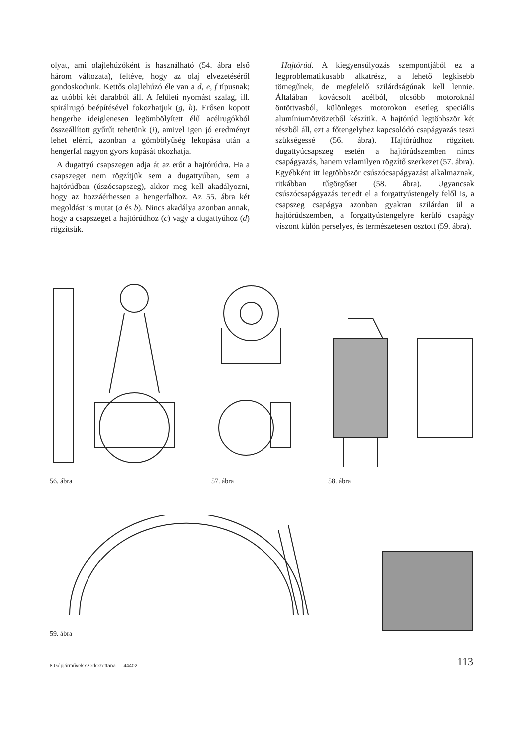olyat, ami olajlehúzóként is használható (54. ábra első három változata), feltéve, hogy az olaj elvezetéséről gondoskodunk. Kettős olajlehúzó éle van a d, e, f típusnak; az utóbbi két darabból áll. A felületi nyomást szalag, ill. spirálrugó beépítésével fokozhatjuk (g, h). Erősen kopott hengerbe ideiglenesen legömbölyített élű acélrugókból összeállított gyűrűt tehetünk (i), amivel igen jó eredményt lehet elérni, azonban a gömbölyűség lekopása után a hengerfal nagyon gyors kopását okozhatja.
A dugattyú csapszegen adja át az erőt a hajtórúdra. Ha a csapszeget nem rögzítjük sem a dugattyúban, sem a hajtórúdban (úszócsapszeg), akkor meg kell akadályozni, hogy az hozzáérhessen a hengerfalhoz. Az 55. ábra két megoldást is mutat (a és b). Nincs akadálya azonban annak, hogy a csapszeget a hajtórúdhoz (c) vagy a dugattyúhoz (d) rögzítsük.
Hajtórúd. A kiegyensúlyozás szempontjából ez a legproblematikusabb alkatrész, a lehető legkisebb tömegűnek, de megfelelő szilárdságúnak kell lennie. Általában kovácsolt acélból, olcsóbb motoroknál öntöttvasból, különleges motorokon esetleg speciális alumíniumötvözetből készítik. A hajtórúd legtöbbször két részből áll, ezt a főtengelyhez kapcsolódó csapágyazás teszi szükségessé (56. ábra). Hajtórúdhoz rögzített dugattyúcsapszeg esetén a hajtórúdszemben nincs csapágyazás, hanem valamilyen rögzítő szerkezet (57. ábra). Egyébként itt legtöbbször csúszócsapágyazást alkalmaznak, ritkábban tűgörgőset (58. ábra). Ugyancsak csúszócsapágyazás terjedt el a forgattyústengely felől is, a csapszeg csapágya azonban gyakran szilárdan ül a hajtórúdszemben, a forgattyústengelyre kerülő csapágy viszont külön perselyes, és természetesen osztott (59. ábra).
56. ábra
57. ábra
58. ábra
59. ábra
8 Gépjárművek szerkezettana — 44402 113